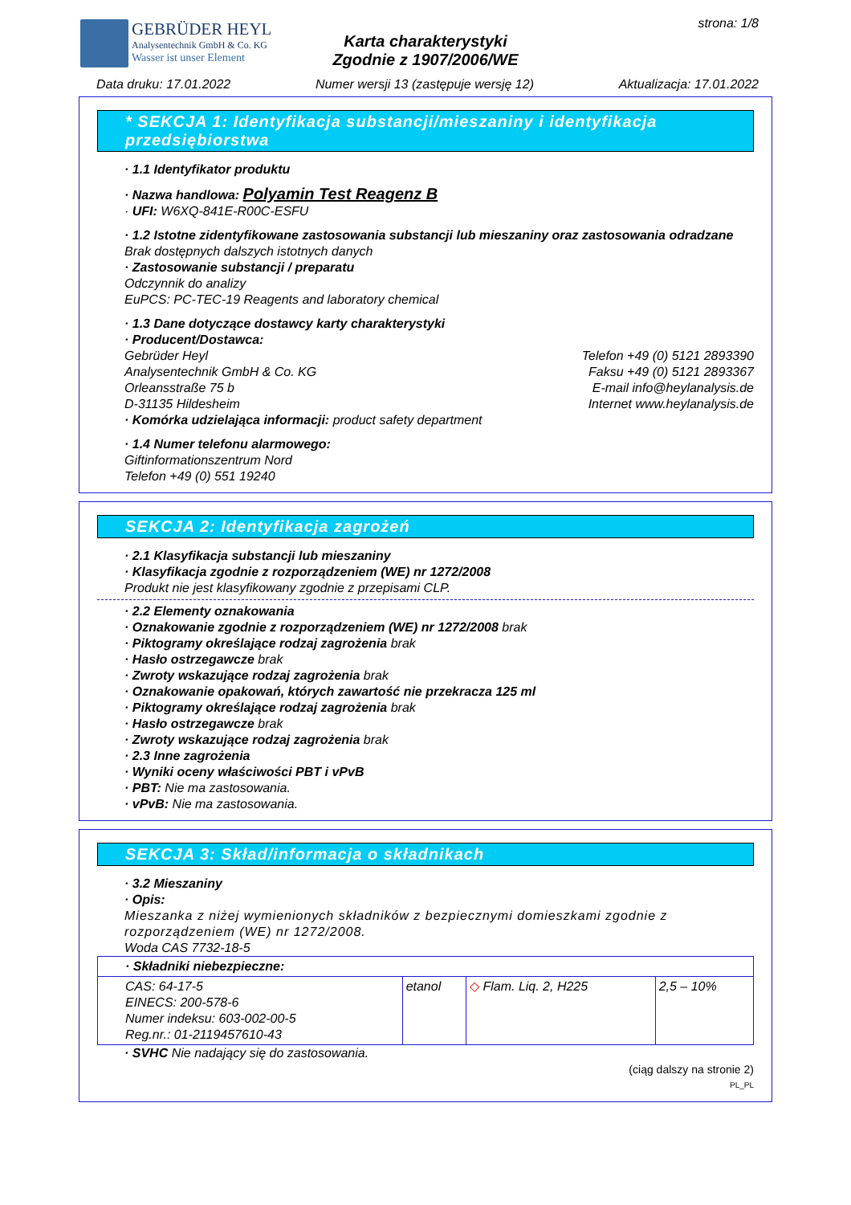GEBRÜDER HEYL
Analysentechnik GmbH & Co. KG
Wasser ist unser Element
Karta charakterystyki
Zgodnie z 1907/2006/WE
strona: 1/8
Data druku: 17.01.2022 Numer wersji 13 (zastępuje wersję 12) Aktualizacja: 17.01.2022
* SEKCJA 1: Identyfikacja substancji/mieszaniny i identyfikacja przedsiębiorstwa
· 1.1 Identyfikator produktu
· Nazwa handlowa: Polyamin Test Reagenz B
· UFI: W6XQ-841E-R00C-ESFU
· 1.2 Istotne zidentyfikowane zastosowania substancji lub mieszaniny oraz zastosowania odradzane
Brak dostępnych dalszych istotnych danych
· Zastosowanie substancji / preparatu
Odczynnik do analizy
EuPCS: PC-TEC-19 Reagents and laboratory chemical
· 1.3 Dane dotyczące dostawcy karty charakterystyki
· Producent/Dostawca:
Gebrüder Heyl
Analysentechnik GmbH & Co. KG
Orleansstraße 75 b
D-31135 Hildesheim
Telefon +49 (0) 5121 2893390
Faksu +49 (0) 5121 2893367
E-mail info@heylanalysis.de
Internet www.heylanalysis.de
· Komórka udzielająca informacji: product safety department
· 1.4 Numer telefonu alarmowego:
Giftinformationszentrum Nord
Telefon +49 (0) 551 19240
SEKCJA 2: Identyfikacja zagrożeń
· 2.1 Klasyfikacja substancji lub mieszaniny
· Klasyfikacja zgodnie z rozporządzeniem (WE) nr 1272/2008
Produkt nie jest klasyfikowany zgodnie z przepisami CLP.
· 2.2 Elementy oznakowania
· Oznakowanie zgodnie z rozporządzeniem (WE) nr 1272/2008 brak
· Piktogramy określające rodzaj zagrożenia brak
· Hasło ostrzegawcze brak
· Zwroty wskazujące rodzaj zagrożenia brak
· Oznakowanie opakowań, których zawartość nie przekracza 125 ml
· Piktogramy określające rodzaj zagrożenia brak
· Hasło ostrzegawcze brak
· Zwroty wskazujące rodzaj zagrożenia brak
· 2.3 Inne zagrożenia
· Wyniki oceny właściwości PBT i vPvB
· PBT: Nie ma zastosowania.
· vPvB: Nie ma zastosowania.
SEKCJA 3: Skład/informacja o składnikach
· 3.2 Mieszaniny
· Opis:
Mieszanka z niżej wymienionych składników z bezpiecznymi domieszkami zgodnie z rozporządzeniem (WE) nr 1272/2008.
Woda CAS 7732-18-5
| · Składniki niebezpieczne: | | | |
| CAS: 64-17-5 EINECS: 200-578-6 Numer indeksu: 603-002-00-5 Reg.nr.: 01-2119457610-43 | etanol | ◇ Flam. Liq. 2, H225 | 2,5 – 10% |
· SVHC Nie nadający się do zastosowania.
(ciąg dalszy na stronie 2)
PL_PL